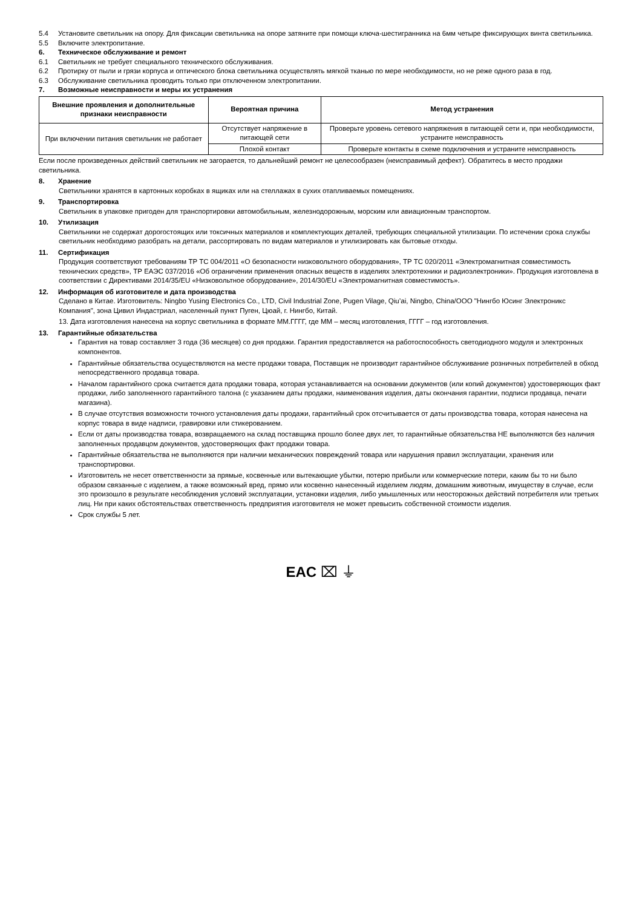5.4 Установите светильник на опору. Для фиксации светильника на опоре затяните при помощи ключа-шестигранника на 6мм четыре фиксирующих винта светильника.
5.5 Включите электропитание.
6. Техническое обслуживание и ремонт
6.1 Светильник не требует специального технического обслуживания.
6.2 Протирку от пыли и грязи корпуса и оптического блока светильника осуществлять мягкой тканью по мере необходимости, но не реже одного раза в год.
6.3 Обслуживание светильника проводить только при отключенном электропитании.
7. Возможные неисправности и меры их устранения
| Внешние проявления и дополнительные признаки неисправности | Вероятная причина | Метод устранения |
| --- | --- | --- |
| При включении питания светильник не работает | Отсутствует напряжение в питающей сети | Проверьте уровень сетевого напряжения в питающей сети и, при необходимости, устраните неисправность |
| | Плохой контакт | Проверьте контакты в схеме подключения и устраните неисправность |
Если после произведенных действий светильник не загорается, то дальнейший ремонт не целесообразен (неисправимый дефект). Обратитесь в место продажи светильника.
8. Хранение
Светильники хранятся в картонных коробках в ящиках или на стеллажах в сухих отапливаемых помещениях.
9. Транспортировка
Светильник в упаковке пригоден для транспортировки автомобильным, железнодорожным, морским или авиационным транспортом.
10. Утилизация
Светильники не содержат дорогостоящих или токсичных материалов и комплектующих деталей, требующих специальной утилизации. По истечении срока службы светильник необходимо разобрать на детали, рассортировать по видам материалов и утилизировать как бытовые отходы.
11. Сертификация
Продукция соответствуют требованиям ТР ТС 004/2011 «О безопасности низковольтного оборудования», ТР ТС 020/2011 «Электромагнитная совместимость технических средств», ТР ЕАЭС 037/2016 «Об ограничении применения опасных веществ в изделиях электротехники и радиоэлектроники». Продукция изготовлена в соответствии с Директивами 2014/35/EU «Низковольтное оборудование», 2014/30/EU «Электромагнитная совместимость».
12. Информация об изготовителе и дата производства
Сделано в Китае. Изготовитель: Ningbo Yusing Electronics Co., LTD, Civil Industrial Zone, Pugen Vilage, Qiu’ai, Ningbo, China/ООО "Нингбо Юсинг Электроникс Компания", зона Цивил Индастриал, населенный пункт Пуген, Цюай, г. Нингбо, Китай.
13. Дата изготовления нанесена на корпус светильника в формате ММ.ГГГГ, где ММ – месяц изготовления, ГГГГ – год изготовления.
13. Гарантийные обязательства
Гарантия на товар составляет 3 года (36 месяцев) со дня продажи. Гарантия предоставляется на работоспособность светодиодного модуля и электронных компонентов.
Гарантийные обязательства осуществляются на месте продажи товара, Поставщик не производит гарантийное обслуживание розничных потребителей в обход непосредственного продавца товара.
Началом гарантийного срока считается дата продажи товара, которая устанавливается на основании документов (или копий документов) удостоверяющих факт продажи, либо заполненного гарантийного талона (с указанием даты продажи, наименования изделия, даты окончания гарантии, подписи продавца, печати магазина).
В случае отсутствия возможности точного установления даты продажи, гарантийный срок отсчитывается от даты производства товара, которая нанесена на корпус товара в виде надписи, гравировки или стикерованием.
Если от даты производства товара, возвращаемого на склад поставщика прошло более двух лет, то гарантийные обязательства НЕ выполняются без наличия заполненных продавцом документов, удостоверяющих факт продажи товара.
Гарантийные обязательства не выполняются при наличии механических повреждений товара или нарушения правил эксплуатации, хранения или транспортировки.
Изготовитель не несет ответственности за прямые, косвенные или вытекающие убытки, потерю прибыли или коммерческие потери, каким бы то ни было образом связанные с изделием, а также возможный вред, прямо или косвенно нанесенный изделием людям, домашним животным, имуществу в случае, если это произошло в результате несоблюдения условий эксплуатации, установки изделия, либо умышленных или неосторожных действий потребителя или третьих лиц. Ни при каких обстоятельствах ответственность предприятия изготовителя не может превысить собственной стоимости изделия.
Срок службы 5 лет.
EAC ⌧ ⏚